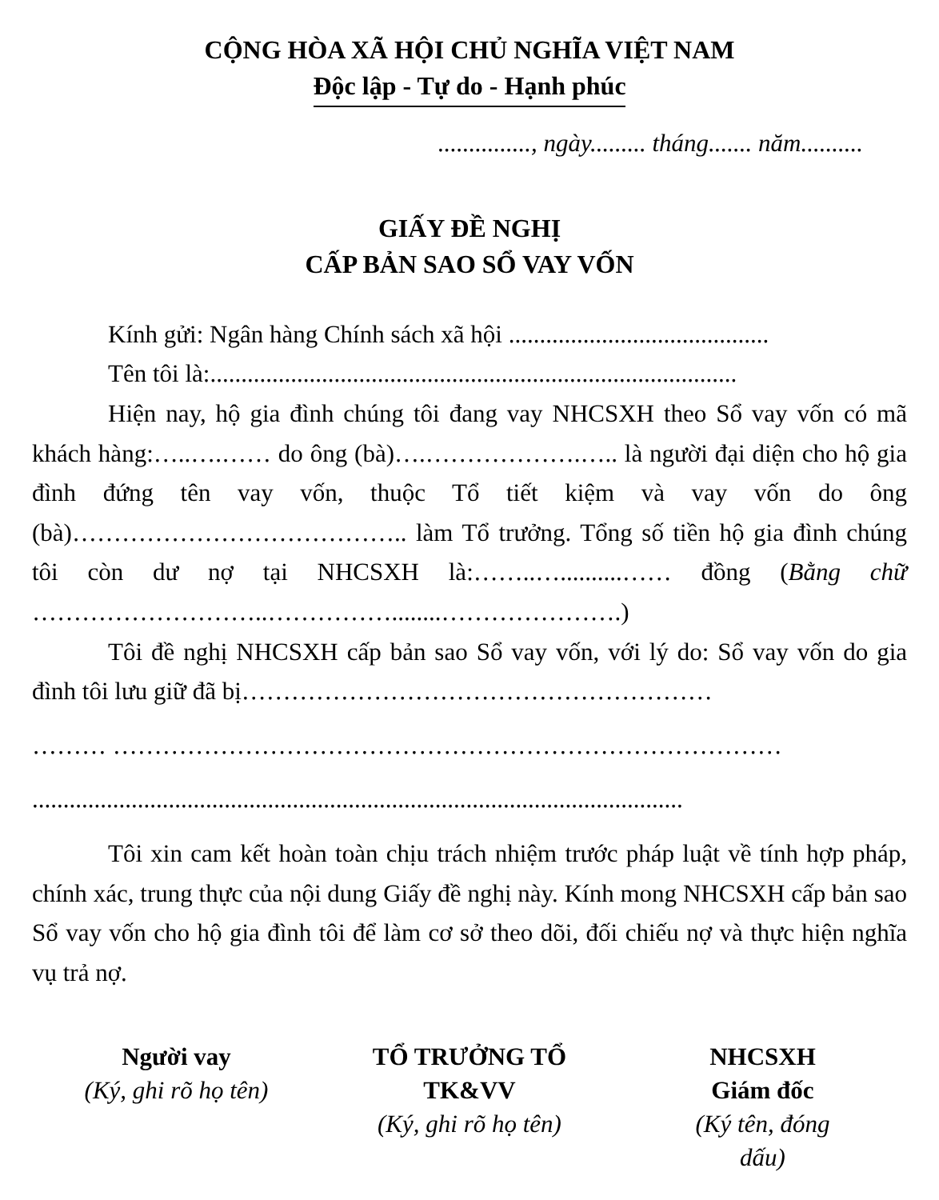CỘNG HÒA XÃ HỘI CHỦ NGHĨA VIỆT NAM
Độc lập - Tự do - Hạnh phúc
..............., ngày......... tháng....... năm..........
GIẤY ĐỀ NGHỊ
CẤP BẢN SAO SỔ VAY VỐN
Kính gửi: Ngân hàng Chính sách xã hội ..........................................
Tên tôi là:.....................................................................................
Hiện nay, hộ gia đình chúng tôi đang vay NHCSXH theo Sổ vay vốn có mã khách hàng:…..….…… do ông (bà)….……………….….. là người đại diện cho hộ gia đình đứng tên vay vốn, thuộc Tổ tiết kiệm và vay vốn do ông (bà)………………………………….. làm Tổ trưởng. Tổng số tiền hộ gia đình chúng tôi còn dư nợ tại NHCSXH là:……..…..........…… đồng (Bằng chữ ………………………..……………........………………….)
Tôi đề nghị NHCSXH cấp bản sao Sổ vay vốn, với lý do: Sổ vay vốn do gia đình tôi lưu giữ đã bị…………………………………………………
……… ………………………………………………………………………
.........................................................................................................
Tôi xin cam kết hoàn toàn chịu trách nhiệm trước pháp luật về tính hợp pháp, chính xác, trung thực của nội dung Giấy đề nghị này. Kính mong NHCSXH cấp bản sao Sổ vay vốn cho hộ gia đình tôi để làm cơ sở theo dõi, đối chiếu nợ và thực hiện nghĩa vụ trả nợ.
Người vay
(Ký, ghi rõ họ tên)
TỔ TRƯỞNG TỔ TK&VV
(Ký, ghi rõ họ tên)
NHCSXH
Giám đốc
(Ký tên, đóng
dấu)